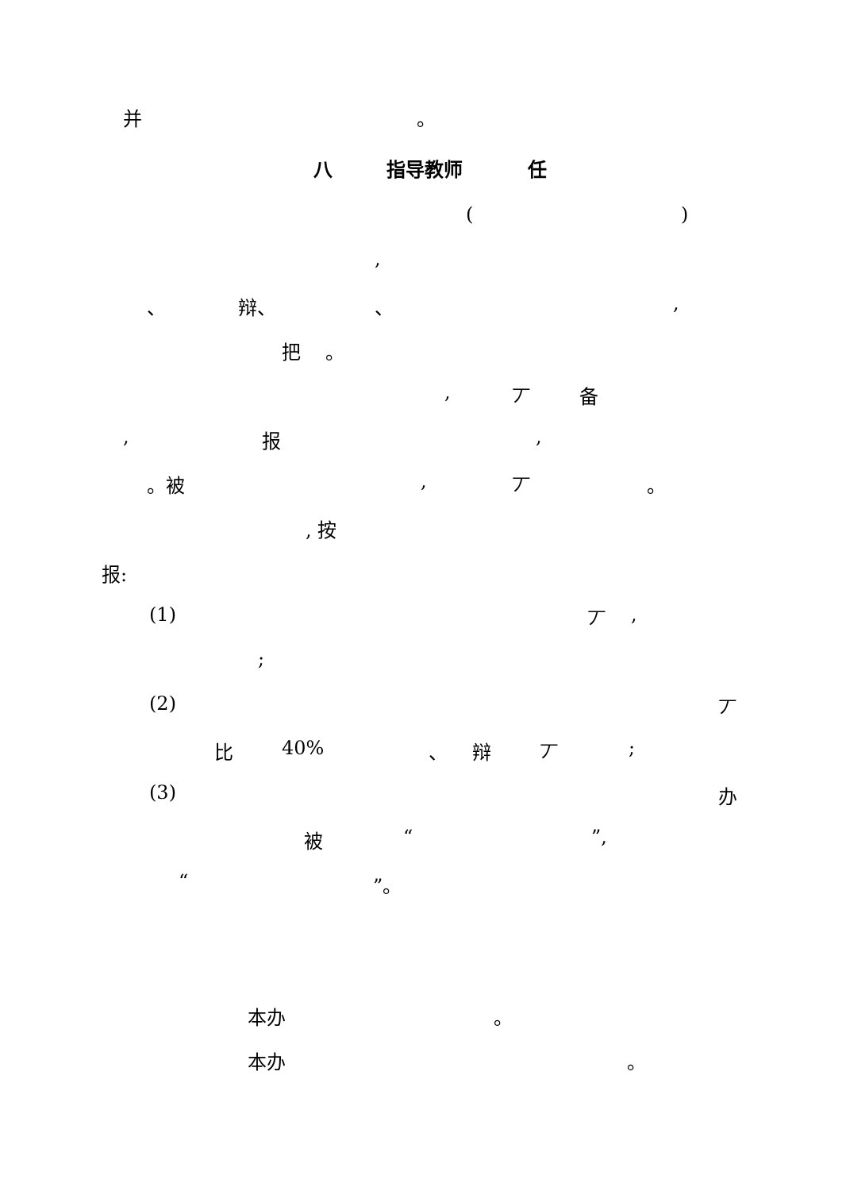并 。
八 指导教师 任
( )
,
、 辩、 、 ,
把 。 , 丆 备
, 报 ,
。被 , 丆 。
, 按
报: (1) 丆 ,
;
(2) 丆
比 40% 、 辩 丆 ;
(3) 办
被 “ ”,
“ ”。
本办 。
本办 。